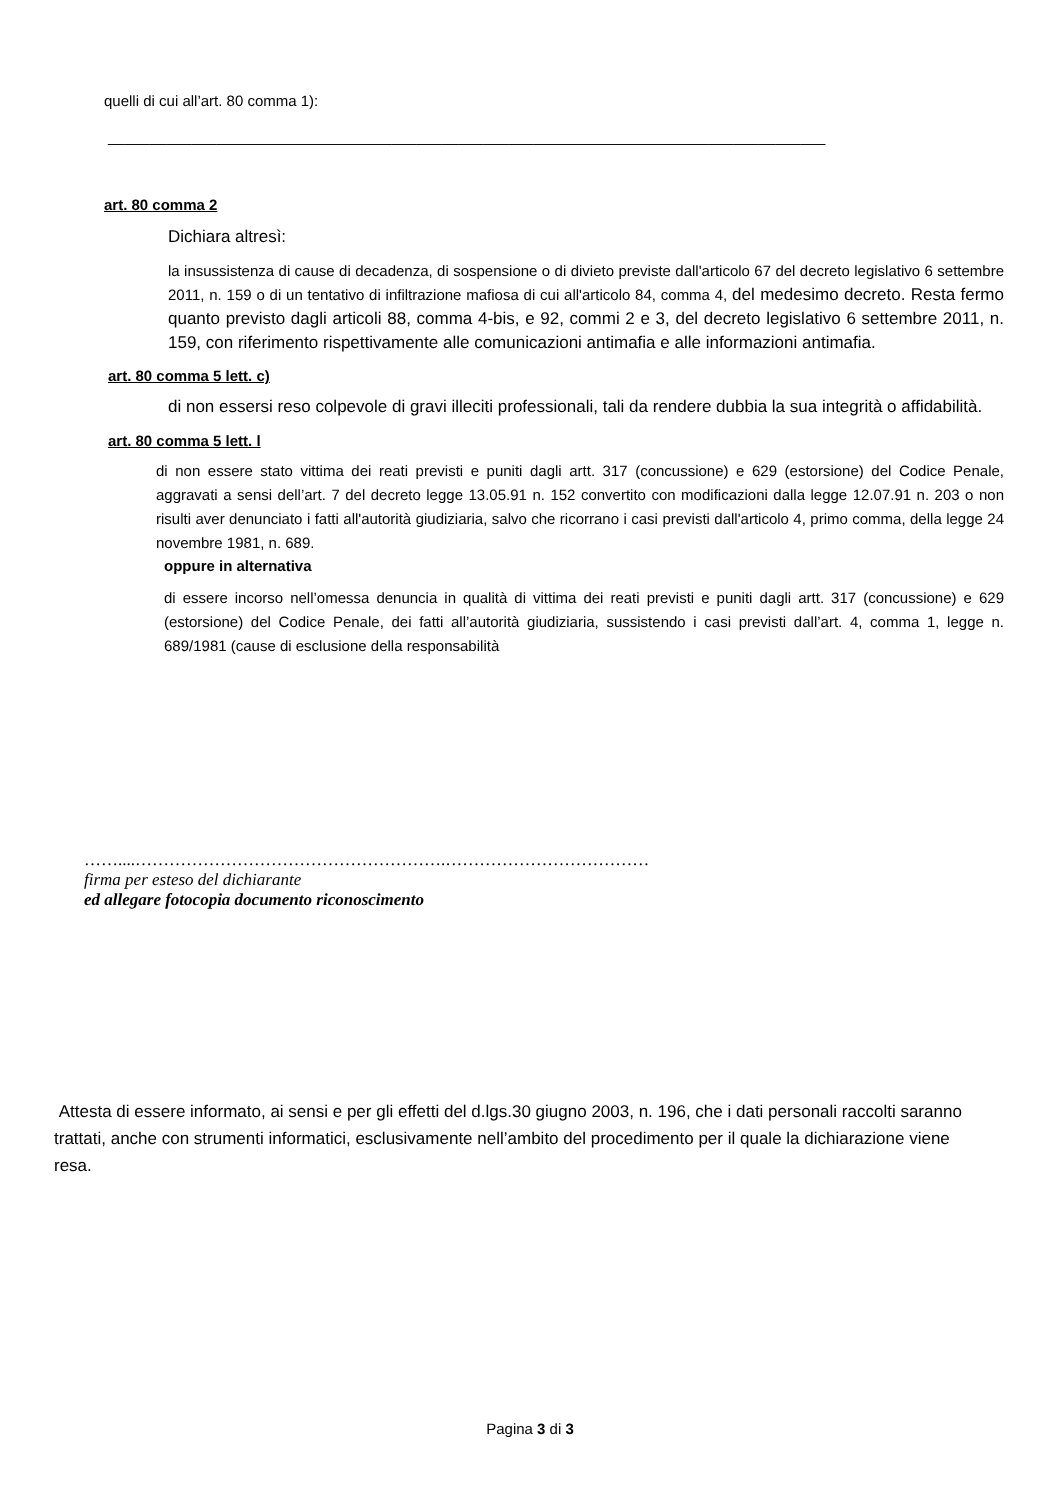quelli di cui all’art. 80 comma 1):
______________________________________________________________________________________
art. 80 comma 2
Dichiara altresì:
la insussistenza di cause di decadenza, di sospensione o di divieto previste dall'articolo 67 del decreto legislativo 6 settembre 2011, n. 159 o di un tentativo di infiltrazione mafiosa di cui all'articolo 84, comma 4, del medesimo decreto. Resta fermo quanto previsto dagli articoli 88, comma 4-bis, e 92, commi 2 e 3, del decreto legislativo 6 settembre 2011, n. 159, con riferimento rispettivamente alle comunicazioni antimafia e alle informazioni antimafia.
art. 80 comma 5 lett. c)
di non essersi reso colpevole di gravi illeciti professionali, tali da rendere dubbia la sua integrità o affidabilità.
art. 80 comma 5 lett. l
di non essere stato vittima dei reati previsti e puniti dagli artt. 317 (concussione) e 629 (estorsione) del Codice Penale, aggravati a sensi dell’art. 7 del decreto legge 13.05.91 n. 152 convertito con modificazioni dalla legge 12.07.91 n. 203 o non risulti aver denunciato i fatti all'autorità giudiziaria, salvo che ricorrano i casi previsti dall'articolo 4, primo comma, della legge 24 novembre 1981, n. 689.
oppure in alternativa
di essere incorso nell’omessa denuncia in qualità di vittima dei reati previsti e puniti dagli artt. 317 (concussione) e 629 (estorsione) del Codice Penale, dei fatti all’autorità giudiziaria, sussistendo i casi previsti dall’art. 4, comma 1, legge n. 689/1981 (cause di esclusione della responsabilità
……....……………………………………………….………………………………
firma per esteso del dichiarante
ed allegare fotocopia documento riconoscimento
Attesta di essere informato, ai sensi e per gli effetti del d.lgs.30 giugno 2003, n. 196, che i dati personali raccolti saranno trattati, anche con strumenti informatici, esclusivamente nell’ambito del procedimento per il quale la dichiarazione viene resa.
Pagina 3 di 3